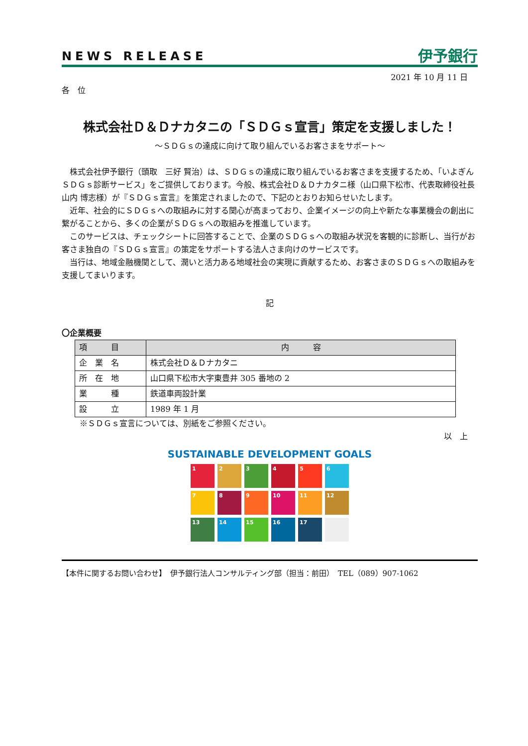NEWS RELEASE 伊予銀行
2021 年 10 月 11 日
各　位
株式会社Ｄ＆Ｄナカタニの「ＳＤＧｓ宣言」策定を支援しました！
～ＳＤＧｓの達成に向けて取り組んでいるお客さまをサポート～
株式会社伊予銀行（頭取　三好 賢治）は、ＳＤＧｓの達成に取り組んでいるお客さまを支援するため、「いよぎんＳＤＧｓ診断サービス」をご提供しております。今般、株式会社Ｄ＆Ｄナカタニ様（山口県下松市、代表取締役社長　山内 博志様）が『ＳＤＧｓ宣言』を策定されましたので、下記のとおりお知らせいたします。
近年、社会的にＳＤＧｓへの取組みに対する関心が高まっており、企業イメージの向上や新たな事業機会の創出に繋がることから、多くの企業がＳＤＧｓへの取組みを推進しています。
このサービスは、チェックシートに回答することで、企業のＳＤＧｓへの取組み状況を客観的に診断し、当行がお客さま独自の『ＳＤＧｓ宣言』の策定をサポートする法人さま向けのサービスです。
当行は、地域金融機関として、潤いと活力ある地域社会の実現に貢献するため、お客さまのＳＤＧｓへの取組みを支援してまいります。
記
〇企業概要
| 項 目 | 内 容 |
| --- | --- |
| 企 業 名 | 株式会社Ｄ＆Ｄナカタニ |
| 所 在 地 | 山口県下松市大字東豊井 305 番地の 2 |
| 業 種 | 鉄道車両設計業 |
| 設 立 | 1989 年 1 月 |
※ＳＤＧｓ宣言については、別紙をご参照ください。
以　上
SUSTAINABLE DEVELOPMENT GOALS
1
2
3
4
5
6
7
8
9
10
11
12
13
14
15
16
17
【本件に関するお問い合わせ】　伊予銀行法人コンサルティング部（担当：前田）　TEL（089）907-1062